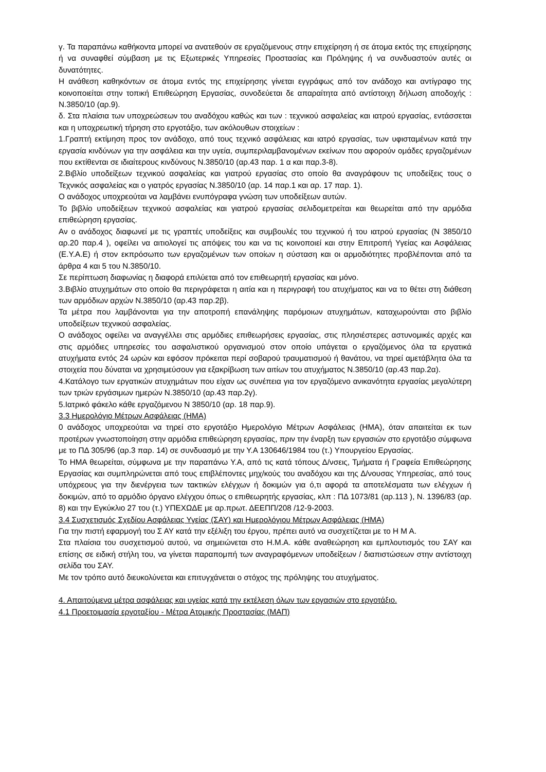γ. Τα παραπάνω καθήκοντα μπορεί να ανατεθούν σε εργαζόμενους στην επιχείρηση ή σε άτομα εκτός της επιχείρησης ή να συναφθεί σύμβαση με τις Εξωτερικές Υπηρεσίες Προστασίας και Πρόληψης ή να συνδυαστούν αυτές οι δυνατότητες.
Η ανάθεση καθηκόντων σε άτομα εντός της επιχείρησης γίνεται εγγράφως από τον ανάδοχο και αντίγραφο της κοινοποιείται στην τοπική Επιθεώρηση Εργασίας, συνοδεύεται δε απαραίτητα από αντίστοιχη δήλωση αποδοχής : Ν.3850/10 (αρ.9).
δ. Στα πλαίσια των υποχρεώσεων του αναδόχου καθώς και των : τεχνικού ασφαλείας και ιατρού εργασίας, εντάσσεται και η υποχρεωτική τήρηση στο εργοτάξιο, των ακόλουθων στοιχείων :
1.Γραπτή εκτίμηση προς τον ανάδοχο, από τους τεχνικό ασφάλειας και ιατρό εργασίας, των υφισταμένων κατά την εργασία κινδύνων για την ασφάλεια και την υγεία, συμπεριλαμβανομένων εκείνων που αφορούν ομάδες εργαζομένων που εκτίθενται σε ιδιαίτερους κινδύνους Ν.3850/10 (αρ.43 παρ. 1 α και παρ.3-8).
2.Βιβλίο υποδείξεων τεχνικού ασφαλείας και γιατρού εργασίας στο οποίο θα αναγράφουν τις υποδείξεις τους ο Τεχνικός ασφαλείας και ο γιατρός εργασίας Ν.3850/10 (αρ. 14 παρ.1 και αρ. 17 παρ. 1).
Ο ανάδοχος υποχρεούται να λαμβάνει ενυπόγραφα γνώση των υποδείξεων αυτών.
Το βιβλίο υποδείξεων τεχνικού ασφαλείας και γιατρού εργασίας σελιδομετρείται και θεωρείται από την αρμόδια επιθεώρηση εργασίας.
Αν ο ανάδοχος διαφωνεί με τις γραπτές υποδείξεις και συμβουλές του τεχνικού ή του ιατρού εργασίας (Ν 3850/10 αρ.20 παρ.4 ), οφείλει να αιτιολογεί τις απόψεις του και να τις κοινοποιεί και στην Επιτροπή Υγείας και Ασφάλειας (Ε.Υ.Α.Ε) ή στον εκπρόσωπο των εργαζομένων των οποίων η σύσταση και οι αρμοδιότητες προβλέπονται από τα άρθρα 4 και 5 του Ν.3850/10.
Σε περίπτωση διαφωνίας η διαφορά επιλύεται από τον επιθεωρητή εργασίας και μόνο.
3.Βιβλίο ατυχημάτων στο οποίο θα περιγράφεται η αιτία και η περιγραφή του ατυχήματος και να το θέτει στη διάθεση των αρμόδιων αρχών Ν.3850/10 (αρ.43 παρ.2β).
Τα μέτρα που λαμβάνονται για την αποτροπή επανάληψης παρόμοιων ατυχημάτων, καταχωρούνται στο βιβλίο υποδείξεων τεχνικού ασφαλείας.
Ο ανάδοχος οφείλει να αναγγέλλει στις αρμόδιες επιθεωρήσεις εργασίας, στις πλησιέστερες αστυνομικές αρχές και στις αρμόδιες υπηρεσίες του ασφαλιστικού οργανισμού στον οποίο υπάγεται ο εργαζόμενος όλα τα εργατικά ατυχήματα εντός 24 ωρών και εφόσον πρόκειται περί σοβαρού τραυματισμού ή θανάτου, να τηρεί αμετάβλητα όλα τα στοιχεία που δύναται να χρησιμεύσουν για εξακρίβωση των αιτίων του ατυχήματος Ν.3850/10 (αρ.43 παρ.2α).
4.Κατάλογο των εργατικών ατυχημάτων που είχαν ως συνέπεια για τον εργαζόμενο ανικανότητα εργασίας μεγαλύτερη των τριών εργάσιμων ημερών Ν.3850/10 (αρ.43 παρ.2γ).
5.Ιατρικό φάκελο κάθε εργαζόμενου Ν 3850/10 (αρ. 18 παρ.9).
3.3 Ημερολόγιο Μέτρων Ασφάλειας (ΗΜΑ)
0 ανάδοχος υποχρεούται να τηρεί στο εργοτάξιο Ημερολόγιο Μέτρων Ασφάλειας (ΗΜΑ), όταν απαιτείται εκ των προτέρων γνωστοποίηση στην αρμόδια επιθεώρηση εργασίας, πριν την έναρξη των εργασιών στο εργοτάξιο σύμφωνα με το ΠΔ 305/96 (αρ.3 παρ. 14) σε συνδυασμό με την Υ.Α 130646/1984 του (τ.) Υπουργείου Εργασίας.
Το ΗΜΑ θεωρείται, σύμφωνα με την παραπάνω Υ.Α, από τις κατά τόπους Δ/νσεις, Τμήματα ή Γραφεία Επιθεώρησης Εργασίας και συμπληρώνεται από τους επιβλέποντες μηχ/κούς του αναδόχου και της Δ/νουσας Υπηρεσίας, από τους υπόχρεους για την διενέργεια των τακτικών ελέγχων ή δοκιμών για ό,τι αφορά τα αποτελέσματα των ελέγχων ή δοκιμών, από το αρμόδιο όργανο ελέγχου όπως ο επιθεωρητής εργασίας, κλπ : ΠΔ 1073/81 (αρ.113 ), Ν. 1396/83 (αρ. 8) και την Εγκύκλιο 27 του (τ.) ΥΠΕΧΩΔΕ με αρ.πρωτ. ΔΕΕΠΠ/208 /12-9-2003.
3.4 Συσχετισμός Σχεδίου Ασφάλειας Υγείας (ΣΑΥ) και Ημερολόγιου Μέτρων Ασφάλειας (ΗΜΑ)
Για την πιστή εφαρμογή του Σ ΑΥ κατά την εξέλιξη του έργου, πρέπει αυτό να συσχετίζεται με το Η Μ Α.
Στα πλαίσια του συσχετισμού αυτού, να σημειώνεται στο Η.Μ.Α. κάθε αναθεώρηση και εμπλουτισμός του ΣΑΥ και επίσης σε ειδική στήλη του, να γίνεται παραπομπή των αναγραφόμενων υποδείξεων / διαπιστώσεων στην αντίστοιχη σελίδα του ΣΑΥ.
Με τον τρόπο αυτό διευκολύνεται και επιτυγχάνεται ο στόχος της πρόληψης του ατυχήματος.
4. Απαιτούμενα μέτρα ασφάλειας και υγείας κατά την εκτέλεση όλων των εργασιών στο εργοτάξιο.
4.1 Προετοιμασία εργοταξίου - Μέτρα Ατομικής Προστασίας (ΜΑΠ)